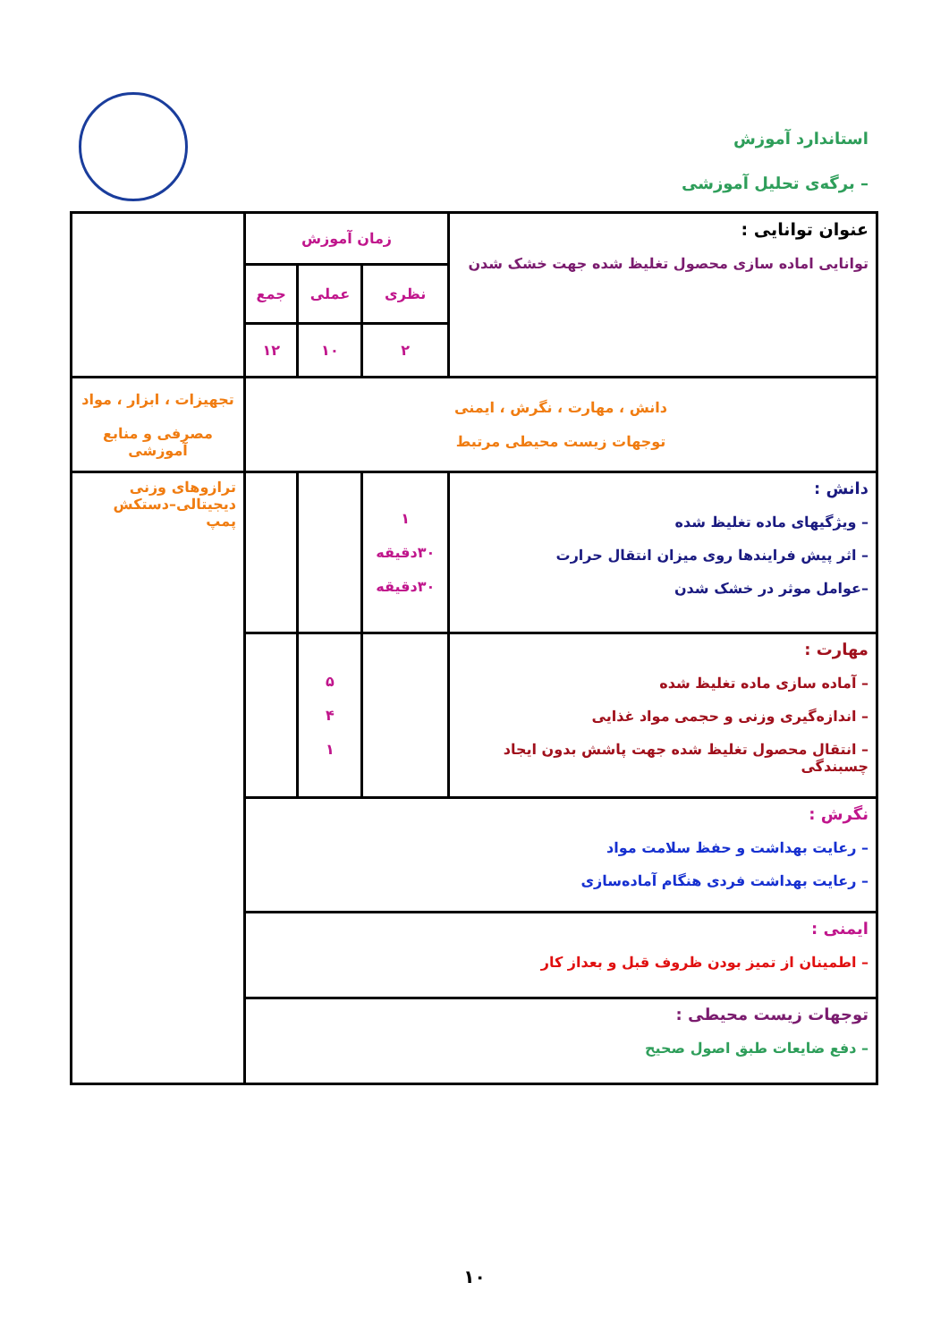استاندارد آموزش
– برگه‌ی تحلیل آموزشی
| عنوان توانایی : توانایی اماده سازی محصول تغلیظ شده جهت خشک شدن | زمان آموزش | | | |
| | نظری | عملی | جمع | |
| | ۲ | ۱۰ | ۱۲ | |
| دانش ، مهارت ، نگرش ، ایمنی توجهات زیست محیطی مرتبط | | | | تجهیزات ، ابزار ، مواد مصرفی و منابع آموزشی |
| دانش : – ویژگیهای ماده تغلیظ شده – اثر پیش فرایندها روی میزان انتقال حرارت –عوامل موثر در خشک شدن | ۱ ۳۰دقیقه ۳۰دقیقه | | | ترازوهای وزنی دیجیتالی–دستکش پمپ |
| مهارت : – آماده سازی ماده تغلیظ شده – اندازه‌گیری وزنی و حجمی مواد غذایی – انتقال محصول تغلیظ شده جهت پاشش بدون ایجاد چسبندگی | | ۵ ۴ ۱ | | |
| نگرش : – رعایت بهداشت و حفظ سلامت مواد – رعایت بهداشت فردی هنگام آماده‌سازی | | | | |
| ایمنی : – اطمینان از تمیز بودن ظروف قبل و بعداز کار | | | | |
| توجهات زیست محیطی : – دفع ضایعات طبق اصول صحیح | | | | |
۱۰